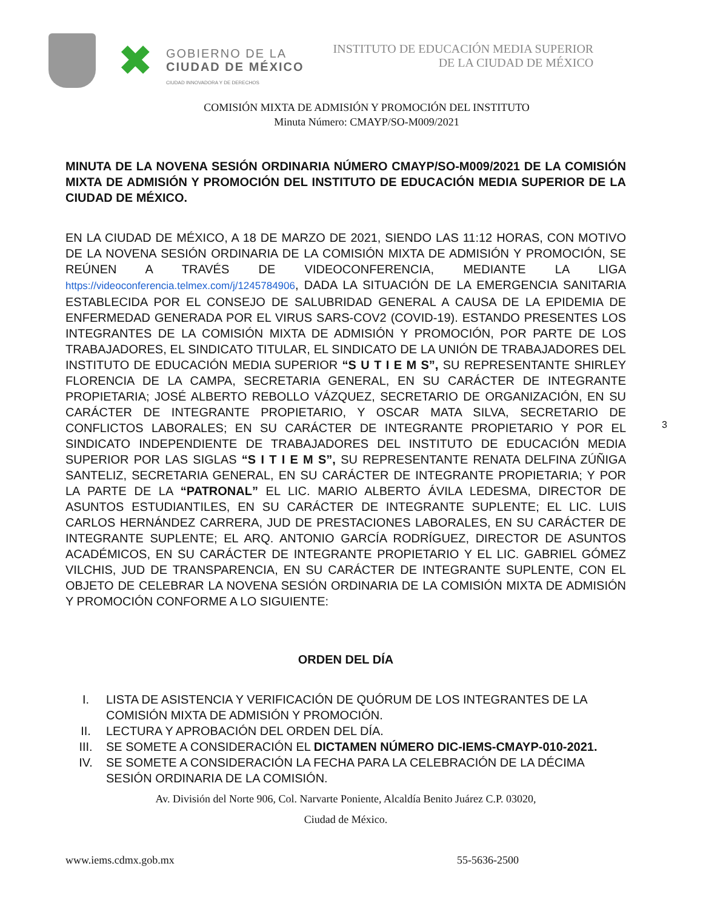✖
GOBIERNO DE LA
CIUDAD DE MÉXICO
CIUDAD INNOVADORA Y DE DERECHOS
INSTITUTO DE EDUCACIÓN MEDIA SUPERIOR
DE LA CIUDAD DE MÉXICO
COMISIÓN MIXTA DE ADMISIÓN Y PROMOCIÓN DEL INSTITUTO
Minuta Número: CMAYP/SO-M009/2021
MINUTA DE LA NOVENA SESIÓN ORDINARIA NÚMERO CMAYP/SO-M009/2021 DE LA COMISIÓN MIXTA DE ADMISIÓN Y PROMOCIÓN DEL INSTITUTO DE EDUCACIÓN MEDIA SUPERIOR DE LA CIUDAD DE MÉXICO.
EN LA CIUDAD DE MÉXICO, A 18 DE MARZO DE 2021, SIENDO LAS 11:12 HORAS, CON MOTIVO DE LA NOVENA SESIÓN ORDINARIA DE LA COMISIÓN MIXTA DE ADMISIÓN Y PROMOCIÓN, SE REÚNEN A TRAVÉS DE VIDEOCONFERENCIA, MEDIANTE LA LIGA https://videoconferencia.telmex.com/j/1245784906, DADA LA SITUACIÓN DE LA EMERGENCIA SANITARIA ESTABLECIDA POR EL CONSEJO DE SALUBRIDAD GENERAL A CAUSA DE LA EPIDEMIA DE ENFERMEDAD GENERADA POR EL VIRUS SARS-COV2 (COVID-19). ESTANDO PRESENTES LOS INTEGRANTES DE LA COMISIÓN MIXTA DE ADMISIÓN Y PROMOCIÓN, POR PARTE DE LOS TRABAJADORES, EL SINDICATO TITULAR, EL SINDICATO DE LA UNIÓN DE TRABAJADORES DEL INSTITUTO DE EDUCACIÓN MEDIA SUPERIOR “S U T I E M S”, SU REPRESENTANTE SHIRLEY FLORENCIA DE LA CAMPA, SECRETARIA GENERAL, EN SU CARÁCTER DE INTEGRANTE PROPIETARIA; JOSÉ ALBERTO REBOLLO VÁZQUEZ, SECRETARIO DE ORGANIZACIÓN, EN SU CARÁCTER DE INTEGRANTE PROPIETARIO, Y OSCAR MATA SILVA, SECRETARIO DE CONFLICTOS LABORALES; EN SU CARÁCTER DE INTEGRANTE PROPIETARIO Y POR EL SINDICATO INDEPENDIENTE DE TRABAJADORES DEL INSTITUTO DE EDUCACIÓN MEDIA SUPERIOR POR LAS SIGLAS “S I T I E M S”, SU REPRESENTANTE RENATA DELFINA ZÚÑIGA SANTELIZ, SECRETARIA GENERAL, EN SU CARÁCTER DE INTEGRANTE PROPIETARIA; Y POR LA PARTE DE LA “PATRONAL” EL LIC. MARIO ALBERTO ÁVILA LEDESMA, DIRECTOR DE ASUNTOS ESTUDIANTILES, EN SU CARÁCTER DE INTEGRANTE SUPLENTE; EL LIC. LUIS CARLOS HERNÁNDEZ CARRERA, JUD DE PRESTACIONES LABORALES, EN SU CARÁCTER DE INTEGRANTE SUPLENTE; EL ARQ. ANTONIO GARCÍA RODRÍGUEZ, DIRECTOR DE ASUNTOS ACADÉMICOS, EN SU CARÁCTER DE INTEGRANTE PROPIETARIO Y EL LIC. GABRIEL GÓMEZ VILCHIS, JUD DE TRANSPARENCIA, EN SU CARÁCTER DE INTEGRANTE SUPLENTE, CON EL OBJETO DE CELEBRAR LA NOVENA SESIÓN ORDINARIA DE LA COMISIÓN MIXTA DE ADMISIÓN Y PROMOCIÓN CONFORME A LO SIGUIENTE:
ORDEN DEL DÍA
I. LISTA DE ASISTENCIA Y VERIFICACIÓN DE QUÓRUM DE LOS INTEGRANTES DE LA COMISIÓN MIXTA DE ADMISIÓN Y PROMOCIÓN.
II. LECTURA Y APROBACIÓN DEL ORDEN DEL DÍA.
III. SE SOMETE A CONSIDERACIÓN EL DICTAMEN NÚMERO DIC-IEMS-CMAYP-010-2021.
IV. SE SOMETE A CONSIDERACIÓN LA FECHA PARA LA CELEBRACIÓN DE LA DÉCIMA SESIÓN ORDINARIA DE LA COMISIÓN.
Av. División del Norte 906, Col. Narvarte Poniente, Alcaldía Benito Juárez C.P. 03020,
Ciudad de México.
www.iems.cdmx.gob.mx 55-5636-2500
3